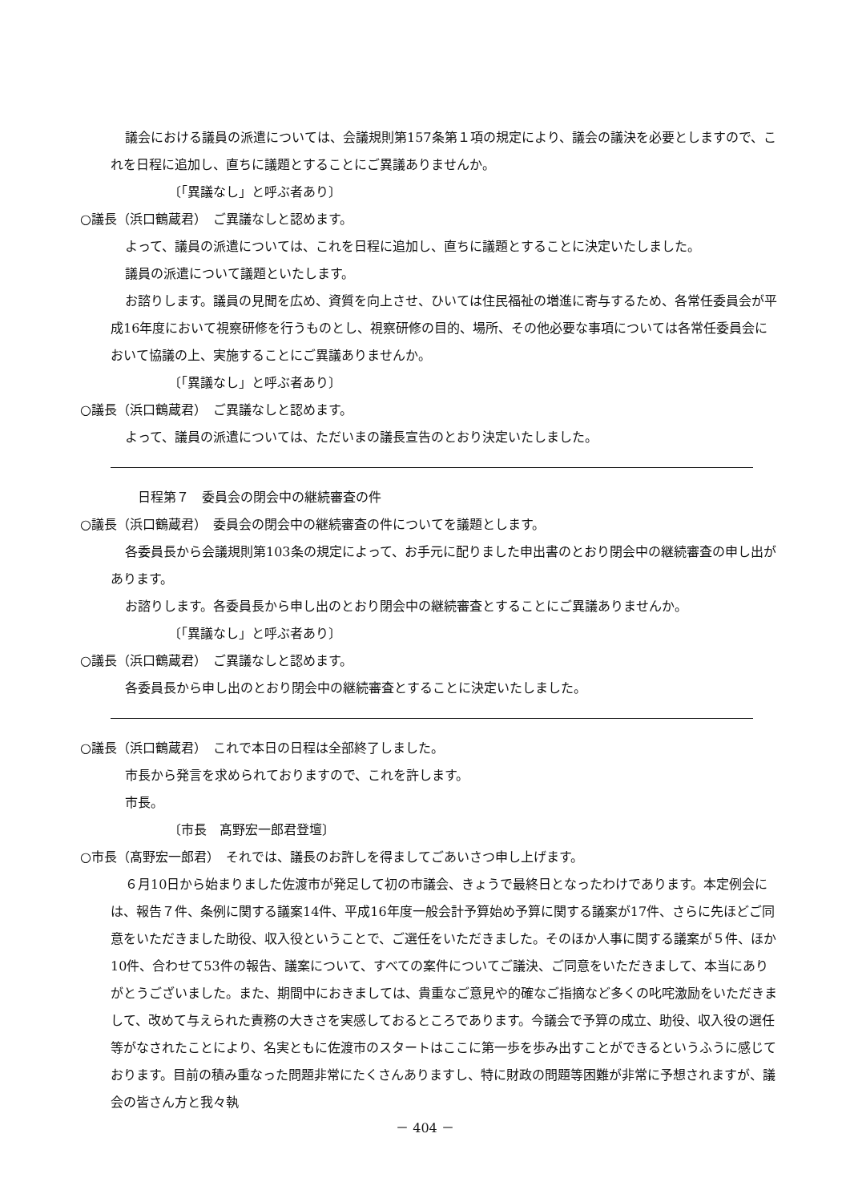議会における議員の派遣については、会議規則第157条第１項の規定により、議会の議決を必要としますので、これを日程に追加し、直ちに議題とすることにご異議ありませんか。
〔「異議なし」と呼ぶ者あり〕
○議長（浜口鶴蔵君）　ご異議なしと認めます。
よって、議員の派遣については、これを日程に追加し、直ちに議題とすることに決定いたしました。
議員の派遣について議題といたします。
お諮りします。議員の見聞を広め、資質を向上させ、ひいては住民福祉の増進に寄与するため、各常任委員会が平成16年度において視察研修を行うものとし、視察研修の目的、場所、その他必要な事項については各常任委員会において協議の上、実施することにご異議ありませんか。
〔「異議なし」と呼ぶ者あり〕
○議長（浜口鶴蔵君）　ご異議なしと認めます。
よって、議員の派遣については、ただいまの議長宣告のとおり決定いたしました。
日程第７　委員会の閉会中の継続審査の件
○議長（浜口鶴蔵君）　委員会の閉会中の継続審査の件についてを議題とします。
各委員長から会議規則第103条の規定によって、お手元に配りました申出書のとおり閉会中の継続審査の申し出があります。
お諮りします。各委員長から申し出のとおり閉会中の継続審査とすることにご異議ありませんか。
〔「異議なし」と呼ぶ者あり〕
○議長（浜口鶴蔵君）　ご異議なしと認めます。
各委員長から申し出のとおり閉会中の継続審査とすることに決定いたしました。
○議長（浜口鶴蔵君）　これで本日の日程は全部終了しました。
市長から発言を求められておりますので、これを許します。
市長。
〔市長　髙野宏一郎君登壇〕
○市長（髙野宏一郎君）　それでは、議長のお許しを得ましてごあいさつ申し上げます。
６月10日から始まりました佐渡市が発足して初の市議会、きょうで最終日となったわけであります。本定例会には、報告７件、条例に関する議案14件、平成16年度一般会計予算始め予算に関する議案が17件、さらに先ほどご同意をいただきました助役、収入役ということで、ご選任をいただきました。そのほか人事に関する議案が５件、ほか10件、合わせて53件の報告、議案について、すべての案件についてご議決、ご同意をいただきまして、本当にありがとうございました。また、期間中におきましては、貴重なご意見や的確なご指摘など多くの叱咤激励をいただきまして、改めて与えられた責務の大きさを実感しておるところであります。今議会で予算の成立、助役、収入役の選任等がなされたことにより、名実ともに佐渡市のスタートはここに第一歩を歩み出すことができるというふうに感じております。目前の積み重なった問題非常にたくさんありますし、特に財政の問題等困難が非常に予想されますが、議会の皆さん方と我々執
－ 404 －